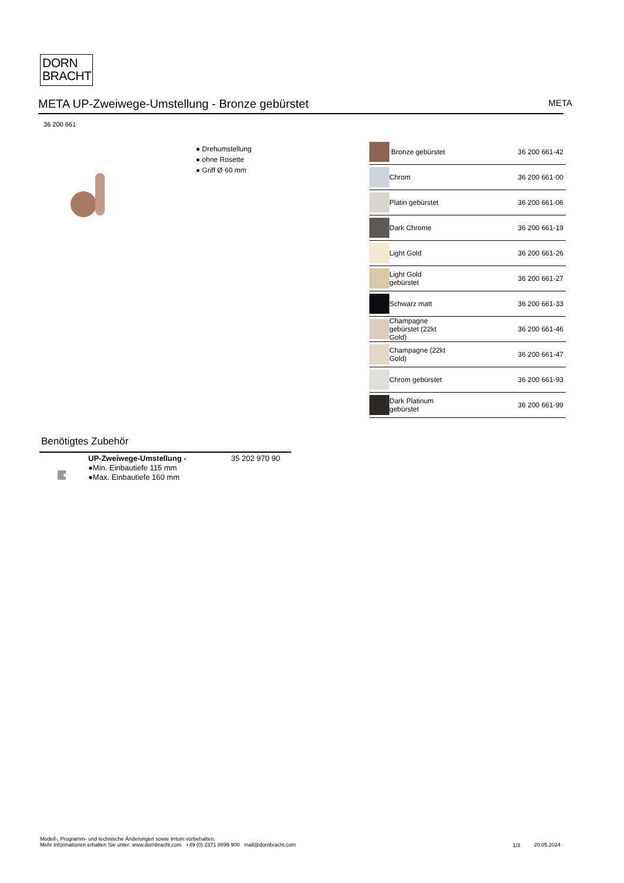DORN
BRACHT
META UP-Zweiwege-Umstellung - Bronze gebürstet META
36 200 661
● Drehumstellung
● ohne Rosette
● Griff Ø 60 mm
| | Bronze gebürstet | 36 200 661-42 |
| | Chrom | 36 200 661-00 |
| | Platin gebürstet | 36 200 661-06 |
| | Dark Chrome | 36 200 661-19 |
| | Light Gold | 36 200 661-26 |
| | Light Gold gebürstet | 36 200 661-27 |
| | Schwarz matt | 36 200 661-33 |
| | Champagne gebürstet (22kt Gold) | 36 200 661-46 |
| | Champagne (22kt Gold) | 36 200 661-47 |
| | Chrom gebürstet | 36 200 661-93 |
| | Dark Platinum gebürstet | 36 200 661-99 |
Benötigtes Zubehör
UP-Zweiwege-Umstellung - 35 202 970 90
●Min. Einbautiefe 115 mm
●Max. Einbautiefe 160 mm
Modell-, Programm- und technische Änderungen sowie Irrtum vorbehalten.
Mehr Informationen erhalten Sie unter: www.dornbracht.com +49 (0) 2371 8899 900 mail@dornbracht.com
1/3 20.05.2024